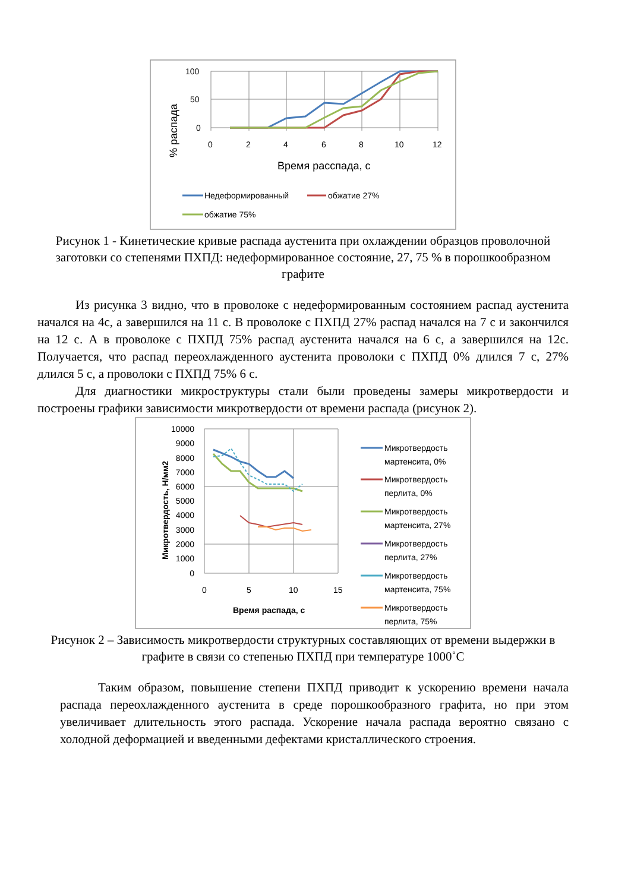100
50
0
0
2
4
6
8
10
12
Время расспада, с
% распада
Недеформированный
обжатие 27%
обжатие 75%
Рисунок 1 - Кинетические кривые распада аустенита при охлаждении образцов проволочной заготовки со степенями ПХПД: недеформированное состояние, 27, 75 % в порошкообразном графите
Из рисунка 3 видно, что в проволоке с недеформированным состоянием распад аустенита начался на 4с, а завершился на 11 с. В проволоке с ПХПД 27% распад начался на 7 с и закончился на 12 с. А в проволоке с ПХПД 75% распад аустенита начался на 6 с, а завершился на 12с. Получается, что распад переохлажденного аустенита проволоки с ПХПД 0% длился 7 с, 27% длился 5 с, а проволоки с ПХПД 75% 6 с.
Для диагностики микроструктуры стали были проведены замеры микротвердости и построены графики зависимости микротвердости от времени распада (рисунок 2).
10000
9000
8000
7000
6000
5000
4000
3000
2000
1000
0
0
5
10
15
Время распада, с
Микротвердость, Н/мм2
Микротвердость
мартенсита, 0%
Микротвердость
перлита, 0%
Микротвердость
мартенсита, 27%
Микротвердость
перлита, 27%
Микротвердость
мартенсита, 75%
Микротвердость
перлита, 75%
Рисунок 2 – Зависимость микротвердости структурных составляющих от времени выдержки в графите в связи со степенью ПХПД при температуре 1000˚С
Таким образом, повышение степени ПХПД приводит к ускорению времени начала распада переохлажденного аустенита в среде порошкообразного графита, но при этом увеличивает длительность этого распада. Ускорение начала распада вероятно связано с холодной деформацией и введенными дефектами кристаллического строения.